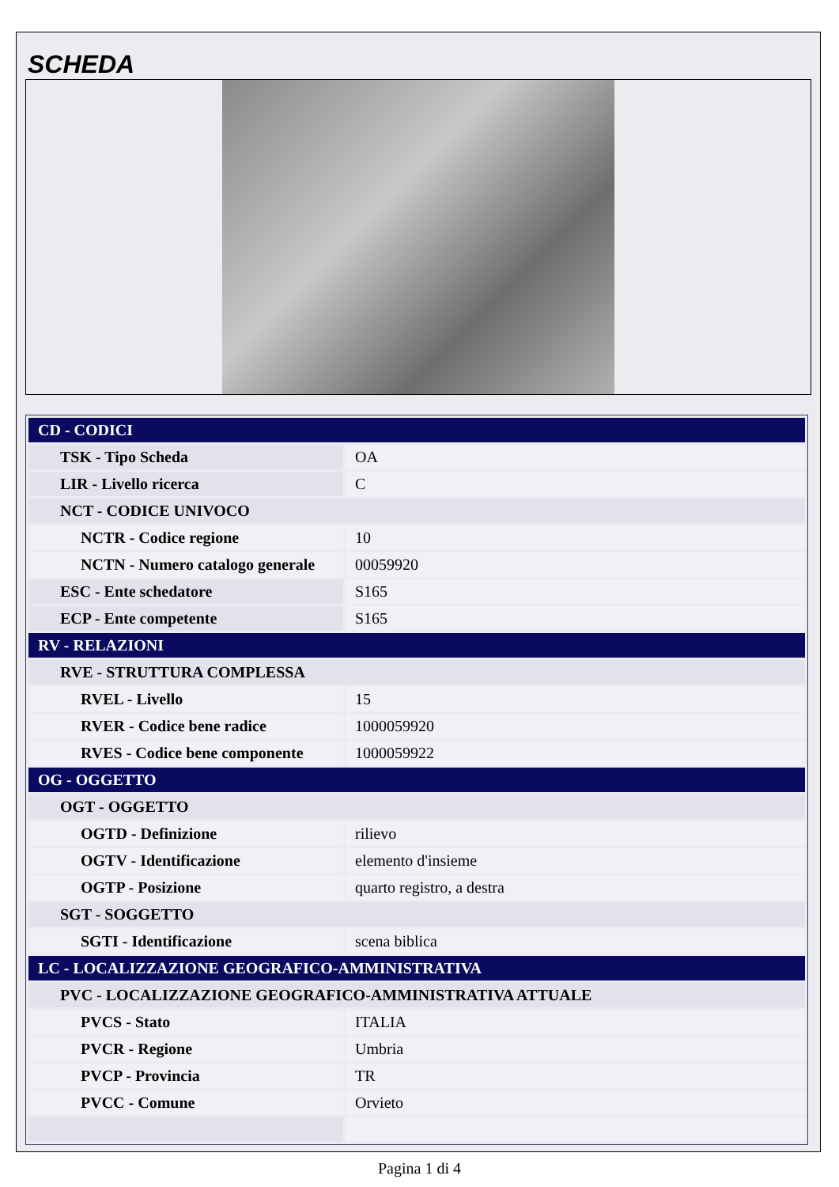SCHEDA
| CD - CODICI | |
| TSK - Tipo Scheda | OA |
| LIR - Livello ricerca | C |
| NCT - CODICE UNIVOCO | |
| NCTR - Codice regione | 10 |
| NCTN - Numero catalogo generale | 00059920 |
| ESC - Ente schedatore | S165 |
| ECP - Ente competente | S165 |
| RV - RELAZIONI | |
| RVE - STRUTTURA COMPLESSA | |
| RVEL - Livello | 15 |
| RVER - Codice bene radice | 1000059920 |
| RVES - Codice bene componente | 1000059922 |
| OG - OGGETTO | |
| OGT - OGGETTO | |
| OGTD - Definizione | rilievo |
| OGTV - Identificazione | elemento d'insieme |
| OGTP - Posizione | quarto registro, a destra |
| SGT - SOGGETTO | |
| SGTI - Identificazione | scena biblica |
| LC - LOCALIZZAZIONE GEOGRAFICO-AMMINISTRATIVA | |
| PVC - LOCALIZZAZIONE GEOGRAFICO-AMMINISTRATIVA ATTUALE | |
| PVCS - Stato | ITALIA |
| PVCR - Regione | Umbria |
| PVCP - Provincia | TR |
| PVCC - Comune | Orvieto |
Pagina 1 di 4